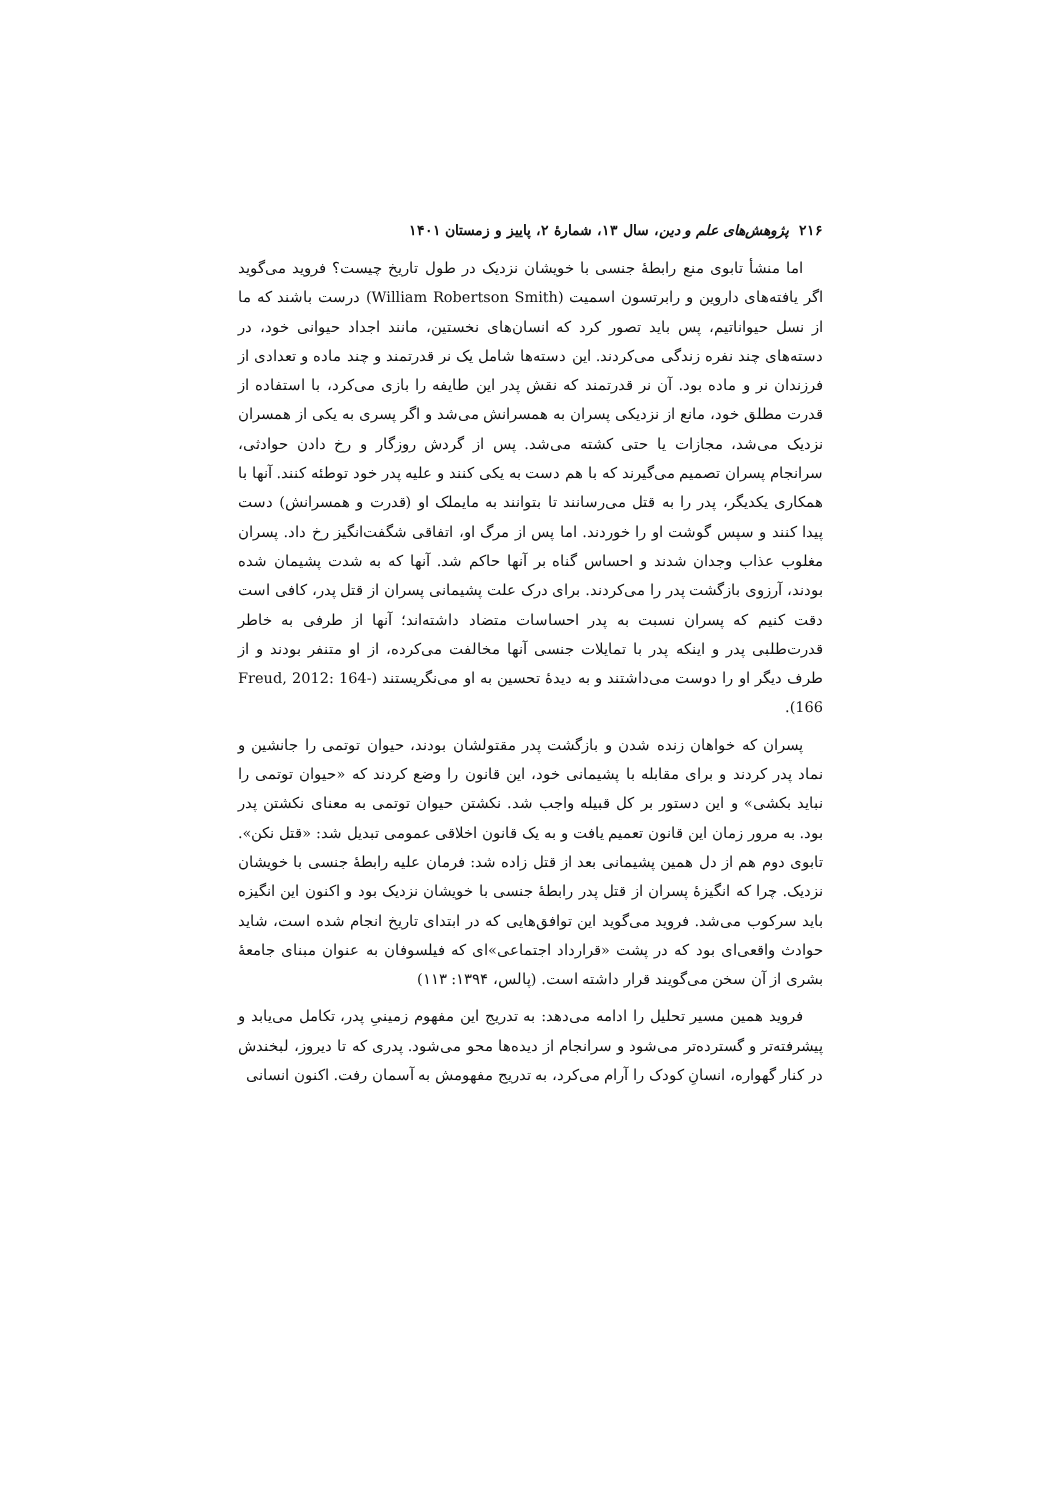۲۱۶ پژوهش‌های علم و دین، سال ۱۳، شمارهٔ ۲، پاییز و زمستان ۱۴۰۱
اما منشأ تابوی منع رابطهٔ جنسی با خویشان نزدیک در طول تاریخ چیست؟ فروید می‌گوید اگر یافته‌های داروین و رابرتسون اسمیت (William Robertson Smith) درست باشند که ما از نسل حیواناتیم، پس باید تصور کرد که انسان‌های نخستین، مانند اجداد حیوانی خود، در دسته‌های چند نفره زندگی می‌کردند. این دسته‌ها شامل یک نر قدرتمند و چند ماده و تعدادی از فرزندان نر و ماده بود. آن نر قدرتمند که نقش پدر این طایفه را بازی می‌کرد، با استفاده از قدرت مطلق خود، مانع از نزدیکی پسران به همسرانش می‌شد و اگر پسری به یکی از همسران نزدیک می‌شد، مجازات یا حتی کشته می‌شد. پس از گردش روزگار و رخ دادن حوادثی، سرانجام پسران تصمیم می‌گیرند که با هم دست به یکی کنند و علیه پدر خود توطئه کنند. آنها با همکاری یکدیگر، پدر را به قتل می‌رسانند تا بتوانند به مایملک او (قدرت و همسرانش) دست پیدا کنند و سپس گوشت او را خوردند. اما پس از مرگ او، اتفاقی شگفت‌انگیز رخ داد. پسران مغلوب عذاب وجدان شدند و احساس گناه بر آنها حاکم شد. آنها که به شدت پشیمان شده بودند، آرزوی بازگشت پدر را می‌کردند. برای درک علت پشیمانی پسران از قتل پدر، کافی است دقت کنیم که پسران نسبت به پدر احساسات متضاد داشته‌اند؛ آنها از طرفی به خاطر قدرت‌طلبی پدر و اینکه پدر با تمایلات جنسی آنها مخالفت می‌کرده، از او متنفر بودند و از طرف دیگر او را دوست می‌داشتند و به دیدهٔ تحسین به او می‌نگریستند (Freud, 2012: 164-166).
پسران که خواهان زنده شدن و بازگشت پدر مقتولشان بودند، حیوان توتمی را جانشین و نماد پدر کردند و برای مقابله با پشیمانی خود، این قانون را وضع کردند که «حیوان توتمی را نباید بکشی» و این دستور بر کل قبیله واجب شد. نکشتن حیوان توتمی به معنای نکشتن پدر بود. به مرور زمان این قانون تعمیم یافت و به یک قانون اخلاقی عمومی تبدیل شد: «قتل نکن». تابوی دوم هم از دل همین پشیمانی بعد از قتل زاده شد: فرمان علیه رابطهٔ جنسی با خویشان نزدیک. چرا که انگیزهٔ پسران از قتل پدر رابطهٔ جنسی با خویشان نزدیک بود و اکنون این انگیزه باید سرکوب می‌شد. فروید می‌گوید این توافق‌هایی که در ابتدای تاریخ انجام شده است، شاید حوادث واقعی‌ای بود که در پشت «قرارداد اجتماعی»ای که فیلسوفان به عنوان مبنای جامعهٔ بشری از آن سخن می‌گویند قرار داشته است. (پالس، ۱۳۹۴: ۱۱۳)
فروید همین مسیر تحلیل را ادامه می‌دهد: به تدریج این مفهوم زمینیِ پدر، تکامل می‌یابد و پیشرفته‌تر و گسترده‌تر می‌شود و سرانجام از دیده‌ها محو می‌شود. پدری که تا دیروز، لبخندش در کنار گهواره، انسانِ کودک را آرام می‌کرد، به تدریج مفهومش به آسمان رفت. اکنون انسانی